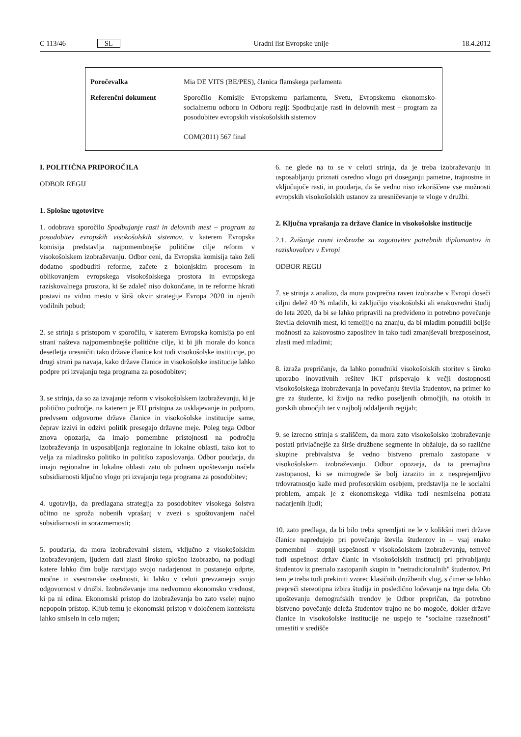C 113/46 SL Uradni list Evropske unije 18.4.2012
| Poročevalka | Mia DE VITS (BE/PES), članica flamskega parlamenta |
| Referenčni dokument | Sporočilo Komisije Evropskemu parlamentu, Svetu, Evropskemu ekonomsko-socialnemu odboru in Odboru regij: Spodbujanje rasti in delovnih mest – program za posodobitev evropskih visokošolskih sistemov COM(2011) 567 final |
I. POLITIČNA PRIPOROČILA
ODBOR REGIJ
1. Splošne ugotovitve
1. odobrava sporočilo Spodbujanje rasti in delovnih mest – program za posodobitev evropskih visokošolskih sistemov, v katerem Evropska komisija predstavlja najpomembnejše politične cilje reform v visokošolskem izobraževanju. Odbor ceni, da Evropska komisija tako želi dodatno spodbuditi reforme, začete z bolonjskim procesom in oblikovanjem evropskega visokošolskega prostora in evropskega raziskovalnega prostora, ki še zdaleč niso dokončane, in te reforme hkrati postavi na vidno mesto v širši okvir strategije Evropa 2020 in njenih vodilnih pobud;
2. se strinja s pristopom v sporočilu, v katerem Evropska komisija po eni strani našteva najpomembnejše politične cilje, ki bi jih morale do konca desetletja uresničiti tako države članice kot tudi visokošolske institucije, po drugi strani pa navaja, kako države članice in visokošolske institucije lahko podpre pri izvajanju tega programa za posodobitev;
3. se strinja, da so za izvajanje reform v visokošolskem izobraževanju, ki je politično področje, na katerem je EU pristojna za usklajevanje in podporo, predvsem odgovorne države članice in visokošolske institucije same, čeprav izzivi in odzivi politik presegajo državne meje. Poleg tega Odbor znova opozarja, da imajo pomembne pristojnosti na področju izobraževanja in usposabljanja regionalne in lokalne oblasti, tako kot to velja za mladinsko politiko in politiko zaposlovanja. Odbor poudarja, da imajo regionalne in lokalne oblasti zato ob polnem upoštevanju načela subsidiarnosti ključno vlogo pri izvajanju tega programa za posodobitev;
4. ugotavlja, da predlagana strategija za posodobitev visokega šolstva očitno ne sproža nobenih vprašanj v zvezi s spoštovanjem načel subsidiarnosti in sorazmernosti;
5. poudarja, da mora izobraževalni sistem, vključno z visokošolskim izobraževanjem, ljudem dati zlasti široko splošno izobrazbo, na podlagi katere lahko čim bolje razvijajo svojo nadarjenost in postanejo odprte, močne in vsestranske osebnosti, ki lahko v celoti prevzamejo svojo odgovornost v družbi. Izobraževanje ima nedvomno ekonomsko vrednost, ki pa ni edina. Ekonomski pristop do izobraževanja bo zato vselej nujno nepopoln pristop. Kljub temu je ekonomski pristop v določenem kontekstu lahko smiseln in celo nujen;
6. ne glede na to se v celoti strinja, da je treba izobraževanju in usposabljanju priznati osredno vlogo pri doseganju pametne, trajnostne in vključujoče rasti, in poudarja, da še vedno niso izkoriščene vse možnosti evropskih visokošolskih ustanov za uresničevanje te vloge v družbi.
2. Ključna vprašanja za države članice in visokošolske institucije
2.1. Zvišanje ravni izobrazbe za zagotovitev potrebnih diplomantov in raziskovalcev v Evropi
ODBOR REGIJ
7. se strinja z analizo, da mora povprečna raven izobrazbe v Evropi doseči ciljni delež 40 % mladih, ki zaključijo visokošolski ali enakovredni študij do leta 2020, da bi se lahko pripravili na predvideno in potrebno povečanje števila delovnih mest, ki temeljijo na znanju, da bi mladim ponudili boljše možnosti za kakovostno zaposlitev in tako tudi zmanjševali brezposelnost, zlasti med mladimi;
8. izraža prepričanje, da lahko ponudniki visokošolskih storitev s široko uporabo inovativnih rešitev IKT prispevajo k večji dostopnosti visokošolskega izobraževanja in povečanju števila študentov, na primer ko gre za študente, ki živijo na redko poseljenih območjih, na otokih in gorskih območjih ter v najbolj oddaljenih regijah;
9. se izrecno strinja s stališčem, da mora zato visokošolsko izobraževanje postati privlačnejše za širše družbene segmente in obžaluje, da so različne skupine prebivalstva še vedno bistveno premalo zastopane v visokošolskem izobraževanju. Odbor opozarja, da ta premajhna zastopanost, ki se mimogrede še bolj izrazito in z nesprejemljivo trdovratnostjo kaže med profesorskim osebjem, predstavlja ne le socialni problem, ampak je z ekonomskega vidika tudi nesmiselna potrata nadarjenih ljudi;
10. zato predlaga, da bi bilo treba spremljati ne le v kolikšni meri države članice napredujejo pri povečanju števila študentov in – vsaj enako pomembni – stopnji uspešnosti v visokošolskem izobraževanju, temveč tudi uspešnost držav članic in visokošolskih institucij pri privabljanju študentov iz premalo zastopanih skupin in "netradicionalnih" študentov. Pri tem je treba tudi prekiniti vzorec klasičnih družbenih vlog, s čimer se lahko prepreči stereotipna izbira študija in posledično ločevanje na trgu dela. Ob upoštevanju demografskih trendov je Odbor prepričan, da potrebno bistveno povečanje deleža študentov trajno ne bo mogoče, dokler države članice in visokošolske institucije ne uspejo te "socialne razsežnosti" umestiti v središče